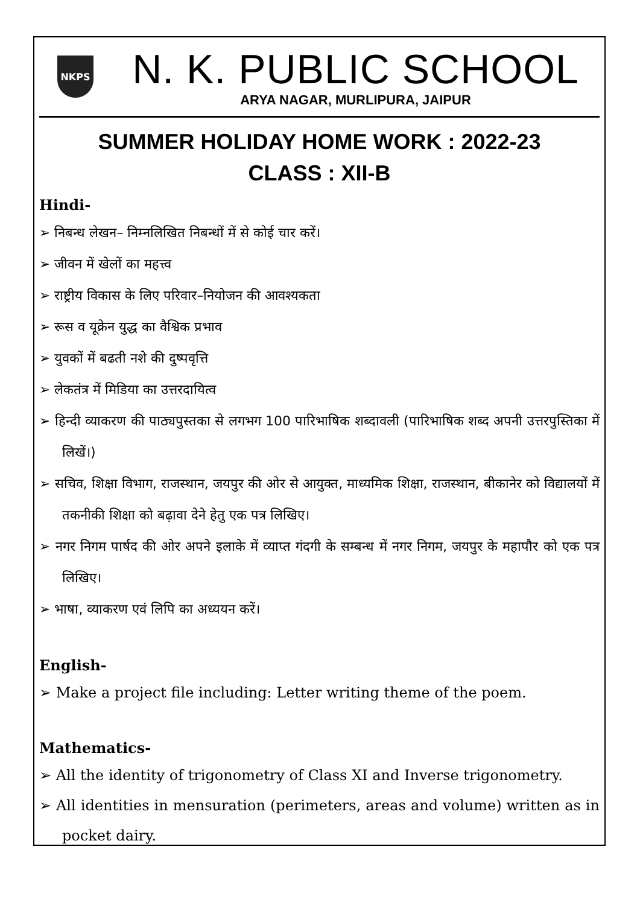NKPS
N. K. PUBLIC SCHOOL
ARYA NAGAR, MURLIPURA, JAIPUR
SUMMER HOLIDAY HOME WORK : 2022-23
CLASS : XII-B
Hindi-
➢ निबन्ध लेखन– निम्नलिखित निबन्धों में से कोई चार करें।
➢ जीवन में खेलों का महत्त्व
➢ राष्ट्रीय विकास के लिए परिवार–नियोजन की आवश्यकता
➢ रूस व यूक्रेन युद्ध का वैश्विक प्रभाव
➢ युवकों में बढती नशे की दुष्पवृत्ति
➢ लेकतंत्र में मिडिया का उत्तरदायित्व
➢ हिन्दी व्याकरण की पाठ्यपुस्तका से लगभग 100 पारिभाषिक शब्दावली (पारिभाषिक शब्द अपनी उत्तरपुस्तिका में लिखें।)
➢ सचिव, शिक्षा विभाग, राजस्थान, जयपुर की ओर से आयुक्त, माध्यमिक शिक्षा, राजस्थान, बीकानेर को विद्यालयों में तकनीकी शिक्षा को बढ़ावा देने हेतु एक पत्र लिखिए।
➢ नगर निगम पार्षद की ओर अपने इलाके में व्याप्त गंदगी के सम्बन्ध में नगर निगम, जयपुर के महापौर को एक पत्र लिखिए।
➢ भाषा, व्याकरण एवं लिपि का अध्ययन करें।
English-
➢ Make a project file including: Letter writing theme of the poem.
Mathematics-
➢ All the identity of trigonometry of Class XI and Inverse trigonometry.
➢ All identities in mensuration (perimeters, areas and volume) written as in pocket dairy.